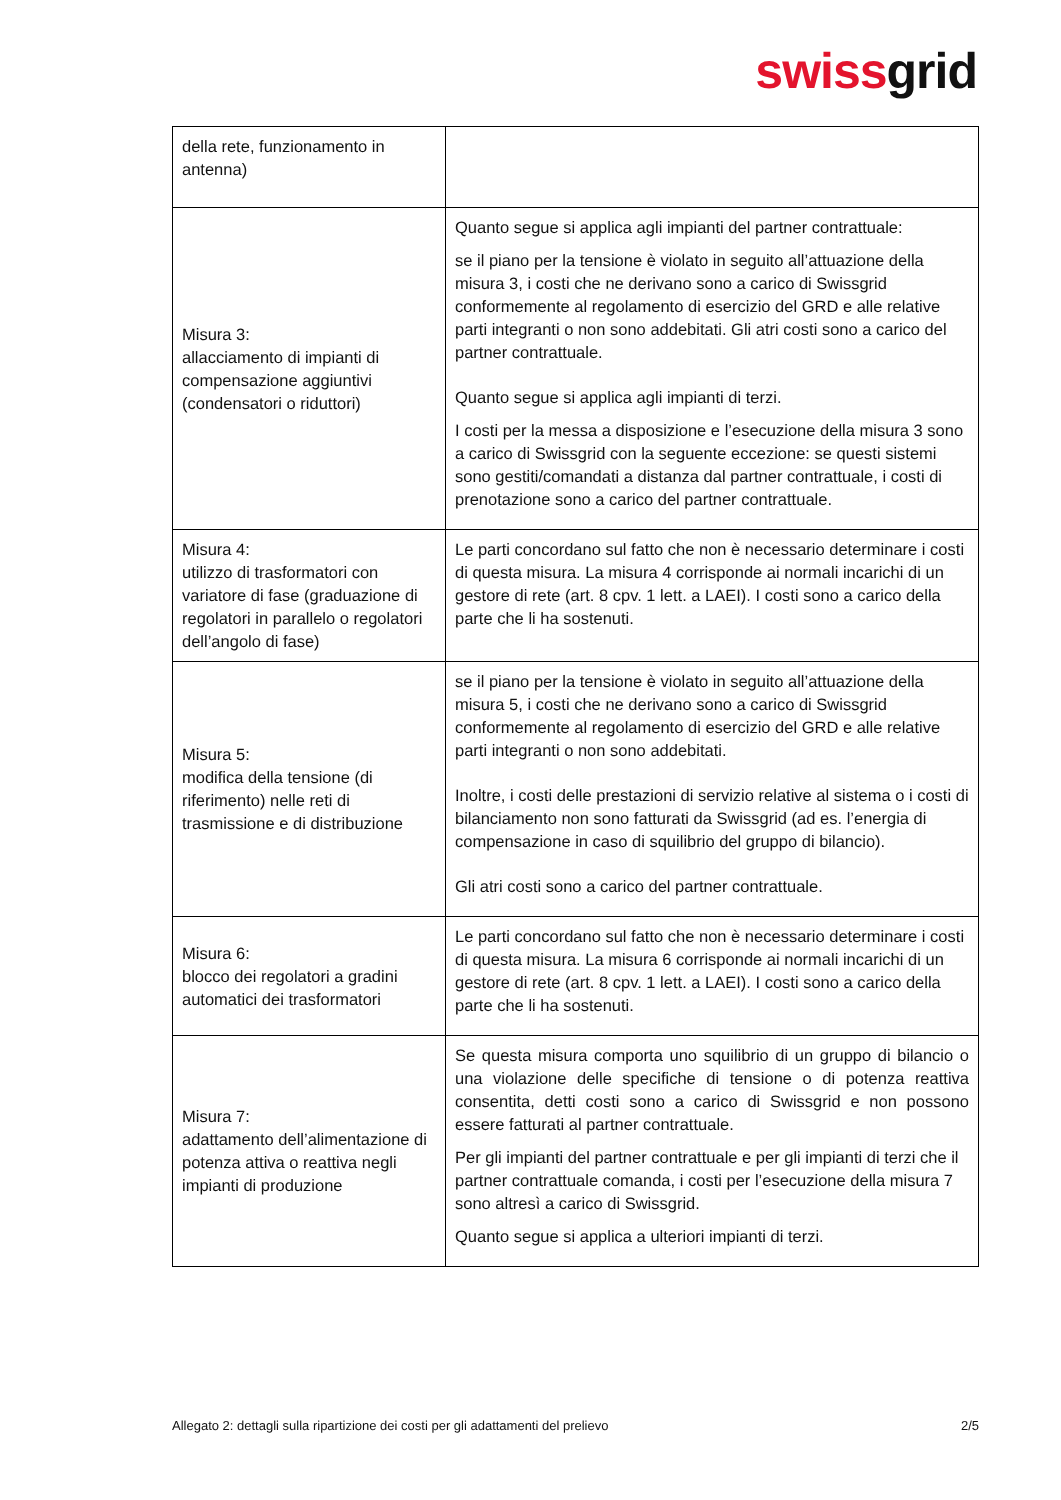swissgrid
| della rete, funzionamento in antenna) | |
| Misura 3: allacciamento di impianti di compensazione aggiuntivi (condensatori o riduttori) | Quanto segue si applica agli impianti del partner contrattuale: se il piano per la tensione è violato in seguito all’attuazione della misura 3, i costi che ne derivano sono a carico di Swissgrid conformemente al regolamento di esercizio del GRD e alle relative parti integranti o non sono addebitati. Gli atri costi sono a carico del partner contrattuale. Quanto segue si applica agli impianti di terzi. I costi per la messa a disposizione e l’esecuzione della misura 3 sono a carico di Swissgrid con la seguente eccezione: se questi sistemi sono gestiti/comandati a distanza dal partner contrattuale, i costi di prenotazione sono a carico del partner contrattuale. |
| Misura 4: utilizzo di trasformatori con variatore di fase (graduazione di regolatori in parallelo o regolatori dell’angolo di fase) | Le parti concordano sul fatto che non è necessario determinare i costi di questa misura. La misura 4 corrisponde ai normali incarichi di un gestore di rete (art. 8 cpv. 1 lett. a LAEI). I costi sono a carico della parte che li ha sostenuti. |
| Misura 5: modifica della tensione (di riferimento) nelle reti di trasmissione e di distribuzione | se il piano per la tensione è violato in seguito all’attuazione della misura 5, i costi che ne derivano sono a carico di Swissgrid conformemente al regolamento di esercizio del GRD e alle relative parti integranti o non sono addebitati. Inoltre, i costi delle prestazioni di servizio relative al sistema o i costi di bilanciamento non sono fatturati da Swissgrid (ad es. l’energia di compensazione in caso di squilibrio del gruppo di bilancio). Gli atri costi sono a carico del partner contrattuale. |
| Misura 6: blocco dei regolatori a gradini automatici dei trasformatori | Le parti concordano sul fatto che non è necessario determinare i costi di questa misura. La misura 6 corrisponde ai normali incarichi di un gestore di rete (art. 8 cpv. 1 lett. a LAEI). I costi sono a carico della parte che li ha sostenuti. |
| Misura 7: adattamento dell’alimentazione di potenza attiva o reattiva negli impianti di produzione | Se questa misura comporta uno squilibrio di un gruppo di bilancio o una violazione delle specifiche di tensione o di potenza reattiva consentita, detti costi sono a carico di Swissgrid e non possono essere fatturati al partner contrattuale. Per gli impianti del partner contrattuale e per gli impianti di terzi che il partner contrattuale comanda, i costi per l’esecuzione della misura 7 sono altresì a carico di Swissgrid. Quanto segue si applica a ulteriori impianti di terzi. |
Allegato 2: dettagli sulla ripartizione dei costi per gli adattamenti del prelievo 2/5